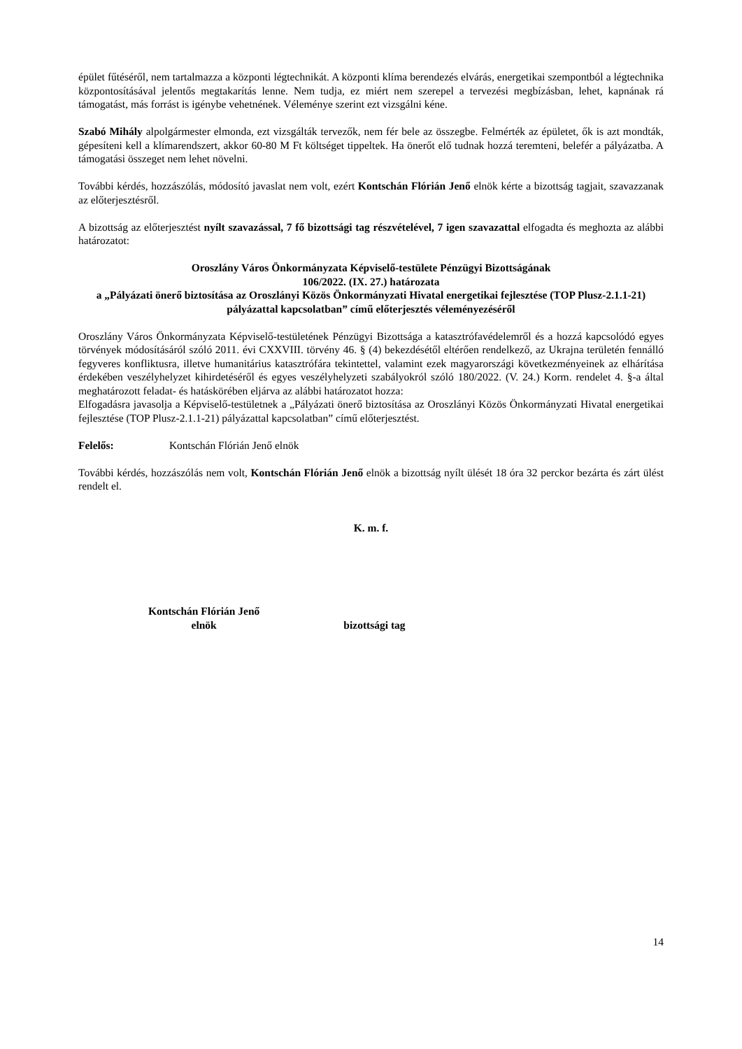épület fűtéséről, nem tartalmazza a központi légtechnikát. A központi klíma berendezés elvárás, energetikai szempontból a légtechnika központosításával jelentős megtakarítás lenne. Nem tudja, ez miért nem szerepel a tervezési megbízásban, lehet, kapnának rá támogatást, más forrást is igénybe vehetnének. Véleménye szerint ezt vizsgálni kéne.
Szabó Mihály alpolgármester elmonda, ezt vizsgálták tervezők, nem fér bele az összegbe. Felmérték az épületet, ők is azt mondták, gépesíteni kell a klímarendszert, akkor 60-80 M Ft költséget tippeltek. Ha önerőt elő tudnak hozzá teremteni, belefér a pályázatba. A támogatási összeget nem lehet növelni.
További kérdés, hozzászólás, módosító javaslat nem volt, ezért Kontschán Flórián Jenő elnök kérte a bizottság tagjait, szavazzanak az előterjesztésről.
A bizottság az előterjesztést nyílt szavazással, 7 fő bizottsági tag részvételével, 7 igen szavazattal elfogadta és meghozta az alábbi határozatot:
Oroszlány Város Önkormányzata Képviselő-testülete Pénzügyi Bizottságának
106/2022. (IX. 27.) határozata
a „Pályázati önerő biztosítása az Oroszlányi Közös Önkormányzati Hivatal energetikai fejlesztése (TOP Plusz-2.1.1-21) pályázattal kapcsolatban” című előterjesztés véleményezéséről
Oroszlány Város Önkormányzata Képviselő-testületének Pénzügyi Bizottsága a katasztrófavédelemről és a hozzá kapcsolódó egyes törvények módosításáról szóló 2011. évi CXXVIII. törvény 46. § (4) bekezdésétől eltérően rendelkező, az Ukrajna területén fennálló fegyveres konfliktusra, illetve humanitárius katasztrófára tekintettel, valamint ezek magyarországi következményeinek az elhárítása érdekében veszélyhelyzet kihirdetéséről és egyes veszélyhelyzeti szabályokról szóló 180/2022. (V. 24.) Korm. rendelet 4. §-a által meghatározott feladat- és hatáskörében eljárva az alábbi határozatot hozza:
Elfogadásra javasolja a Képviselő-testületnek a „Pályázati önerő biztosítása az Oroszlányi Közös Önkormányzati Hivatal energetikai fejlesztése (TOP Plusz-2.1.1-21) pályázattal kapcsolatban” című előterjesztést.
Felelős: Kontschán Flórián Jenő elnök
További kérdés, hozzászólás nem volt, Kontschán Flórián Jenő elnök a bizottság nyílt ülését 18 óra 32 perckor bezárta és zárt ülést rendelt el.
K. m. f.
Kontschán Flórián Jenő
elnök
bizottsági tag
14